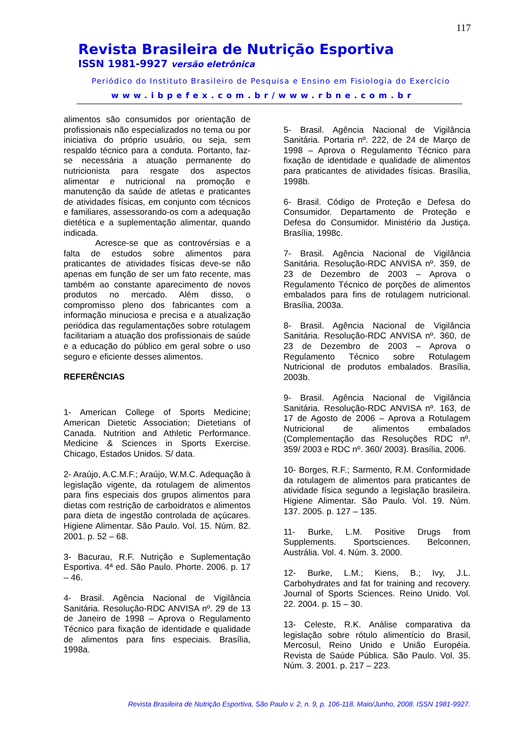117
Revista Brasileira de Nutrição Esportiva
ISSN 1981-9927 versão eletrônica
Periódico do Instituto Brasileiro de Pesquisa e Ensino em Fisiologia do Exercício
www.ibpefex.com.br/www.rbne.com.br
alimentos são consumidos por orientação de profissionais não especializados no tema ou por iniciativa do próprio usuário, ou seja, sem respaldo técnico para a conduta. Portanto, faz-se necessária a atuação permanente do nutricionista para resgate dos aspectos alimentar e nutricional na promoção e manutenção da saúde de atletas e praticantes de atividades físicas, em conjunto com técnicos e familiares, assessorando-os com a adequação dietética e a suplementação alimentar, quando indicada.
Acresce-se que as controvérsias e a falta de estudos sobre alimentos para praticantes de atividades físicas deve-se não apenas em função de ser um fato recente, mas também ao constante aparecimento de novos produtos no mercado. Além disso, o compromisso pleno dos fabricantes com a informação minuciosa e precisa e a atualização periódica das regulamentações sobre rotulagem facilitariam a atuação dos profissionais de saúde e a educação do público em geral sobre o uso seguro e eficiente desses alimentos.
REFERÊNCIAS
1- American College of Sports Medicine; American Dietetic Association; Dietetians of Canada. Nutrition and Athletic Performance. Medicine & Sciences in Sports Exercise. Chicago, Estados Unidos. S/ data.
2- Araújo, A.C.M.F.; Araújo, W.M.C. Adequação à legislação vigente, da rotulagem de alimentos para fins especiais dos grupos alimentos para dietas com restrição de carboidratos e alimentos para dieta de ingestão controlada de açúcares. Higiene Alimentar. São Paulo. Vol. 15. Núm. 82. 2001. p. 52 – 68.
3- Bacurau, R.F. Nutrição e Suplementação Esportiva. 4ª ed. São Paulo. Phorte. 2006. p. 17 – 46.
4- Brasil. Agência Nacional de Vigilância Sanitária. Resolução-RDC ANVISA nº. 29 de 13 de Janeiro de 1998 – Aprova o Regulamento Técnico para fixação de identidade e qualidade de alimentos para fins especiais. Brasília, 1998a.
5- Brasil. Agência Nacional de Vigilância Sanitária. Portaria nº. 222, de 24 de Março de 1998 – Aprova o Regulamento Técnico para fixação de identidade e qualidade de alimentos para praticantes de atividades físicas. Brasília, 1998b.
6- Brasil. Código de Proteção e Defesa do Consumidor. Departamento de Proteção e Defesa do Consumidor. Ministério da Justiça. Brasília, 1998c.
7- Brasil. Agência Nacional de Vigilância Sanitária. Resolução-RDC ANVISA nº. 359, de 23 de Dezembro de 2003 – Aprova o Regulamento Técnico de porções de alimentos embalados para fins de rotulagem nutricional. Brasília, 2003a.
8- Brasil. Agência Nacional de Vigilância Sanitária. Resolução-RDC ANVISA nº. 360, de 23 de Dezembro de 2003 – Aprova o Regulamento Técnico sobre Rotulagem Nutricional de produtos embalados. Brasília, 2003b.
9- Brasil. Agência Nacional de Vigilância Sanitária. Resolução-RDC ANVISA nº. 163, de 17 de Agosto de 2006 – Aprova a Rotulagem Nutricional de alimentos embalados (Complementação das Resoluções RDC nº. 359/ 2003 e RDC nº. 360/ 2003). Brasília, 2006.
10- Borges, R.F.; Sarmento, R.M. Conformidade da rotulagem de alimentos para praticantes de atividade física segundo a legislação brasileira. Higiene Alimentar. São Paulo. Vol. 19. Núm. 137. 2005. p. 127 – 135.
11- Burke, L.M. Positive Drugs from Supplements. Sportsciences. Belconnen, Austrália. Vol. 4. Núm. 3. 2000.
12- Burke, L.M.; Kiens, B.; Ivy, J.L. Carbohydrates and fat for training and recovery. Journal of Sports Sciences. Reino Unido. Vol. 22. 2004. p. 15 – 30.
13- Celeste, R.K. Análise comparativa da legislação sobre rótulo alimentício do Brasil, Mercosul, Reino Unido e União Européia. Revista de Saúde Pública. São Paulo. Vol. 35. Núm. 3. 2001. p. 217 – 223.
Revista Brasileira de Nutrição Esportiva, São Paulo v. 2, n. 9, p. 106-118, Maio/Junho, 2008. ISSN 1981-9927.